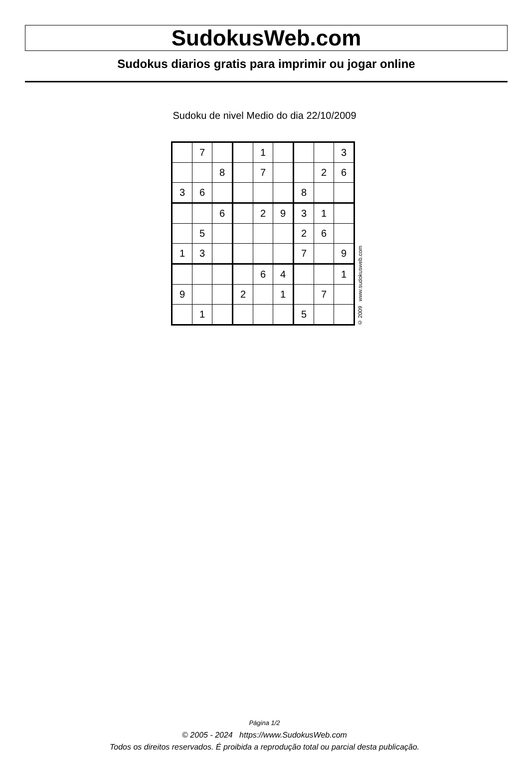SudokusWeb.com
Sudokus diarios gratis para imprimir ou jogar online
Sudoku de nivel Medio do dia 22/10/2009
| | 7 | | | 1 | | | | 3 |
| | | 8 | | 7 | | | 2 | 6 |
| 3 | 6 | | | | | 8 | | |
| | | 6 | | 2 | 9 | 3 | 1 | |
| | 5 | | | | | 2 | 6 | |
| 1 | 3 | | | | | 7 | | 9 |
| | | | | 6 | 4 | | | 1 |
| 9 | | | 2 | | 1 | | 7 | |
| | 1 | | | | | 5 | | |
© 2009 www.sudokusweb.com
Página 1/2
© 2005 - 2024 https://www.SudokusWeb.com
Todos os direitos reservados. É proibida a reprodução total ou parcial desta publicação.